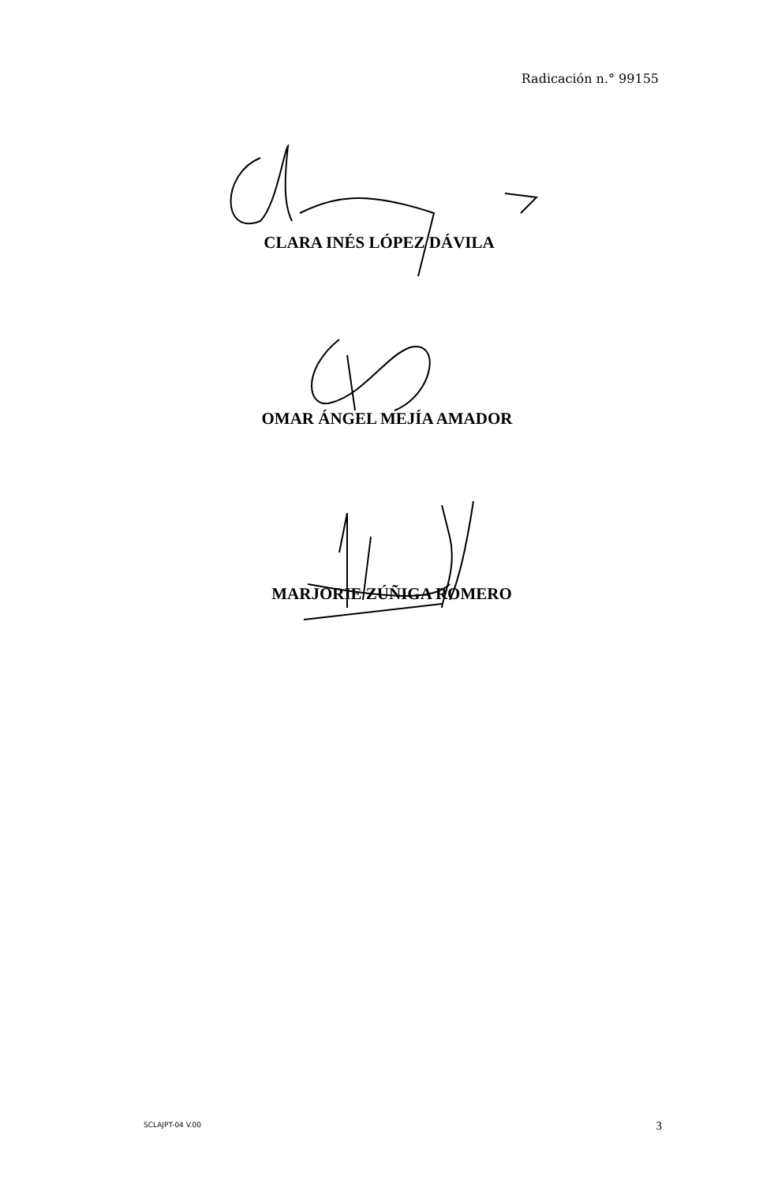Radicación n.° 99155
CLARA INÉS LÓPEZ DÁVILA
OMAR ÁNGEL MEJÍA AMADOR
MARJORIE ZÚÑIGA ROMERO
SCLAJPT-04 V.00 3